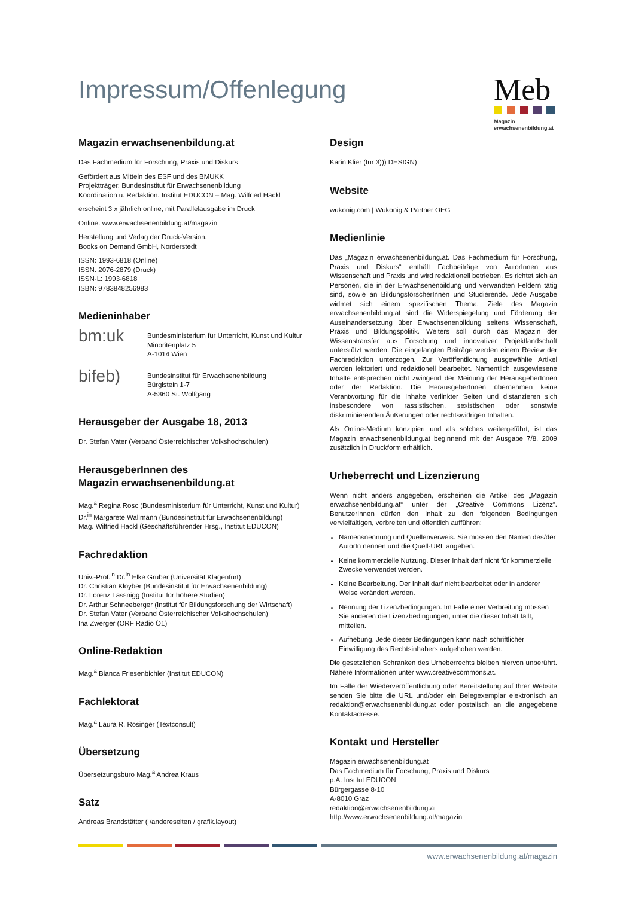Impressum/Offenlegung
Meb
Magazin
erwachsenenbildung.at
Magazin erwachsenenbildung.at
Das Fachmedium für Forschung, Praxis und Diskurs
Gefördert aus Mitteln des ESF und des BMUKK
Projektträger: Bundesinstitut für Erwachsenenbildung
Koordination u. Redaktion: Institut EDUCON – Mag. Wilfried Hackl
erscheint 3 x jährlich online, mit Parallelausgabe im Druck
Online: www.erwachsenenbildung.at/magazin
Herstellung und Verlag der Druck-Version:
Books on Demand GmbH, Norderstedt
ISSN: 1993-6818 (Online)
ISSN: 2076-2879 (Druck)
ISSN-L: 1993-6818
ISBN: 9783848256983
Medieninhaber
bm:uk
Bundesministerium für Unterricht, Kunst und Kultur
Minoritenplatz 5
A-1014 Wien
bifeb)
Bundesinstitut für Erwachsenenbildung
Bürglstein 1-7
A-5360 St. Wolfgang
Herausgeber der Ausgabe 18, 2013
Dr. Stefan Vater (Verband Österreichischer Volkshochschulen)
HerausgeberInnen des
Magazin erwachsenenbildung.at
Mag.<sup>a</sup> Regina Rosc (Bundesministerium für Unterricht, Kunst und Kultur)
Dr.<sup>in</sup> Margarete Wallmann (Bundesinstitut für Erwachsenenbildung)
Mag. Wilfried Hackl (Geschäftsführender Hrsg., Institut EDUCON)
Fachredaktion
Univ.-Prof.<sup>in</sup> Dr.<sup>in</sup> Elke Gruber (Universität Klagenfurt)
Dr. Christian Kloyber (Bundesinstitut für Erwachsenenbildung)
Dr. Lorenz Lassnigg (Institut für höhere Studien)
Dr. Arthur Schneeberger (Institut für Bildungsforschung der Wirtschaft)
Dr. Stefan Vater (Verband Österreichischer Volkshochschulen)
Ina Zwerger (ORF Radio Ö1)
Online-Redaktion
Mag.<sup>a</sup> Bianca Friesenbichler (Institut EDUCON)
Fachlektorat
Mag.<sup>a</sup> Laura R. Rosinger (Textconsult)
Übersetzung
Übersetzungsbüro Mag.<sup>a</sup> Andrea Kraus
Satz
Andreas Brandstätter ( /andereseiten / grafik.layout)
Design
Karin Klier (tür 3))) DESIGN)
Website
wukonig.com | Wukonig & Partner OEG
Medienlinie
Das „Magazin erwachsenenbildung.at. Das Fachmedium für Forschung, Praxis und Diskurs“ enthält Fachbeiträge von AutorInnen aus Wissenschaft und Praxis und wird redaktionell betrieben. Es richtet sich an Personen, die in der Erwachsenenbildung und verwandten Feldern tätig sind, sowie an BildungsforscherInnen und Studierende. Jede Ausgabe widmet sich einem spezifischen Thema. Ziele des Magazin erwachsenenbildung.at sind die Widerspiegelung und Förderung der Auseinandersetzung über Erwachsenenbildung seitens Wissenschaft, Praxis und Bildungspolitik. Weiters soll durch das Magazin der Wissenstransfer aus Forschung und innovativer Projektlandschaft unterstützt werden. Die eingelangten Beiträge werden einem Review der Fachredaktion unterzogen. Zur Veröffentlichung ausgewählte Artikel werden lektoriert und redaktionell bearbeitet. Namentlich ausgewiesene Inhalte entsprechen nicht zwingend der Meinung der HerausgeberInnen oder der Redaktion. Die HerausgeberInnen übernehmen keine Verantwortung für die Inhalte verlinkter Seiten und distanzieren sich insbesondere von rassistischen, sexistischen oder sonstwie diskriminierenden Äußerungen oder rechtswidrigen Inhalten.
Als Online-Medium konzipiert und als solches weitergeführt, ist das Magazin erwachsenenbildung.at beginnend mit der Ausgabe 7/8, 2009 zusätzlich in Druckform erhältlich.
Urheberrecht und Lizenzierung
Wenn nicht anders angegeben, erscheinen die Artikel des „Magazin erwachsenenbildung.at“ unter der „Creative Commons Lizenz“. BenutzerInnen dürfen den Inhalt zu den folgenden Bedingungen vervielfältigen, verbreiten und öffentlich aufführen:
Namensnennung und Quellenverweis. Sie müssen den Namen des/der AutorIn nennen und die Quell-URL angeben.
Keine kommerzielle Nutzung. Dieser Inhalt darf nicht für kommerzielle Zwecke verwendet werden.
Keine Bearbeitung. Der Inhalt darf nicht bearbeitet oder in anderer Weise verändert werden.
Nennung der Lizenzbedingungen. Im Falle einer Verbreitung müssen Sie anderen die Lizenzbedingungen, unter die dieser Inhalt fällt, mitteilen.
Aufhebung. Jede dieser Bedingungen kann nach schriftlicher Einwilligung des Rechtsinhabers aufgehoben werden.
Die gesetzlichen Schranken des Urheberrechts bleiben hiervon unberührt. Nähere Informationen unter www.creativecommons.at.
Im Falle der Wiederveröffentlichung oder Bereitstellung auf Ihrer Website senden Sie bitte die URL und/oder ein Belegexemplar elektronisch an redaktion@erwachsenenbildung.at oder postalisch an die angegebene Kontaktadresse.
Kontakt und Hersteller
Magazin erwachsenenbildung.at
Das Fachmedium für Forschung, Praxis und Diskurs
p.A. Institut EDUCON
Bürgergasse 8-10
A-8010 Graz
redaktion@erwachsenenbildung.at
http://www.erwachsenenbildung.at/magazin
www.erwachsenenbildung.at/magazin